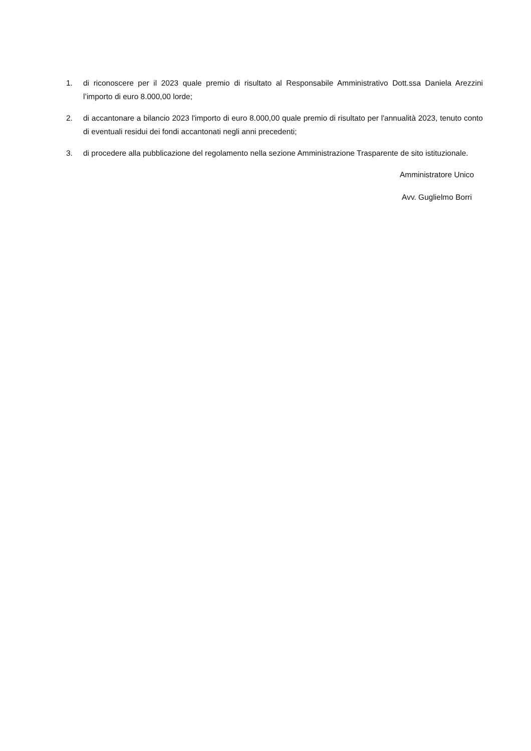1. di riconoscere per il 2023 quale premio di risultato al Responsabile Amministrativo Dott.ssa Daniela Arezzini l’importo di euro 8.000,00 lorde;
2. di accantonare a bilancio 2023 l'importo di euro 8.000,00 quale premio di risultato per l'annualità 2023, tenuto conto di eventuali residui dei fondi accantonati negli anni precedenti;
3. di procedere alla pubblicazione del regolamento nella sezione Amministrazione Trasparente de sito istituzionale.
Amministratore Unico
Avv. Guglielmo Borri